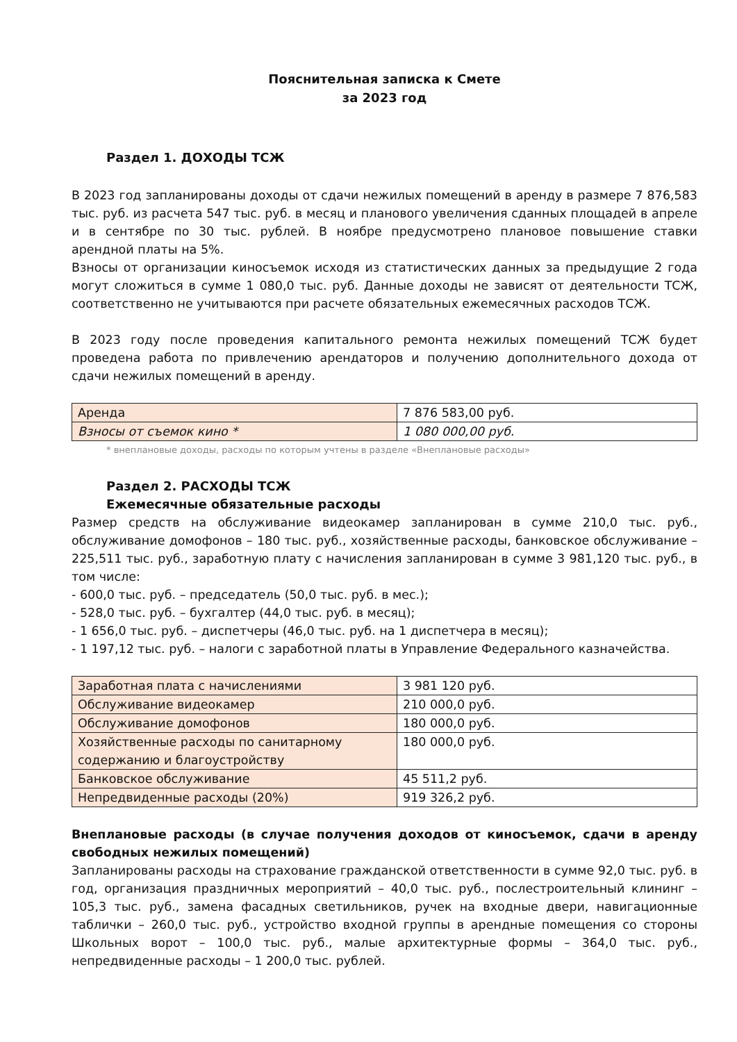Пояснительная записка к Смете
за 2023 год
Раздел 1. ДОХОДЫ ТСЖ
В 2023 год запланированы доходы от сдачи нежилых помещений в аренду в размере 7 876,583 тыс. руб. из расчета 547 тыс. руб. в месяц и планового увеличения сданных площадей в апреле и в сентябре по 30 тыс. рублей. В ноябре предусмотрено плановое повышение ставки арендной платы на 5%.
Взносы от организации киносъемок исходя из статистических данных за предыдущие 2 года могут сложиться в сумме 1 080,0 тыс. руб. Данные доходы не зависят от деятельности ТСЖ, соответственно не учитываются при расчете обязательных ежемесячных расходов ТСЖ.
В 2023 году после проведения капитального ремонта нежилых помещений ТСЖ будет проведена работа по привлечению арендаторов и получению дополнительного дохода от сдачи нежилых помещений в аренду.
| Аренда | 7 876 583,00 руб. |
| Взносы от съемок кино * | 1 080 000,00 руб. |
* внеплановые доходы, расходы по которым учтены в разделе «Внеплановые расходы»
Раздел 2. РАСХОДЫ ТСЖ
Ежемесячные обязательные расходы
Размер средств на обслуживание видеокамер запланирован в сумме 210,0 тыс. руб., обслуживание домофонов – 180 тыс. руб., хозяйственные расходы, банковское обслуживание – 225,511 тыс. руб., заработную плату с начисления запланирован в сумме 3 981,120 тыс. руб., в том числе:
- 600,0 тыс. руб. – председатель (50,0 тыс. руб. в мес.);
- 528,0 тыс. руб. – бухгалтер (44,0 тыс. руб. в месяц);
- 1 656,0 тыс. руб. – диспетчеры (46,0 тыс. руб. на 1 диспетчера в месяц);
- 1 197,12 тыс. руб. – налоги с заработной платы в Управление Федерального казначейства.
| Заработная плата с начислениями | 3 981 120 руб. |
| Обслуживание видеокамер | 210 000,0 руб. |
| Обслуживание домофонов | 180 000,0 руб. |
| Хозяйственные расходы по санитарному содержанию и благоустройству | 180 000,0 руб. |
| Банковское обслуживание | 45 511,2 руб. |
| Непредвиденные расходы (20%) | 919 326,2 руб. |
Внеплановые расходы (в случае получения доходов от киносъемок, сдачи в аренду свободных нежилых помещений)
Запланированы расходы на страхование гражданской ответственности в сумме 92,0 тыс. руб. в год, организация праздничных мероприятий – 40,0 тыс. руб., послестроительный клининг – 105,3 тыс. руб., замена фасадных светильников, ручек на входные двери, навигационные таблички – 260,0 тыс. руб., устройство входной группы в арендные помещения со стороны Школьных ворот – 100,0 тыс. руб., малые архитектурные формы – 364,0 тыс. руб., непредвиденные расходы – 1 200,0 тыс. рублей.